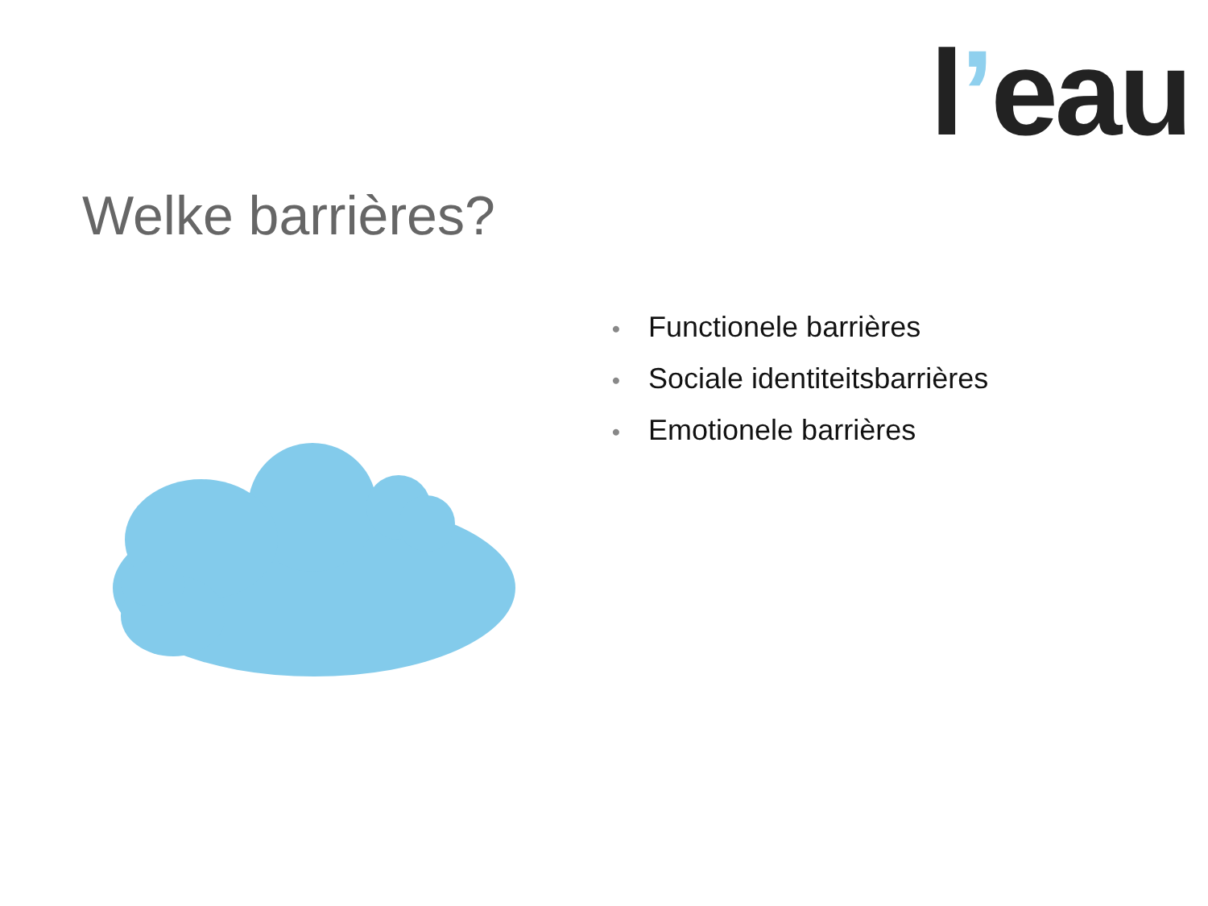l’eau
Welke barrières?
• Functionele barrières
• Sociale identiteitsbarrières
• Emotionele barrières